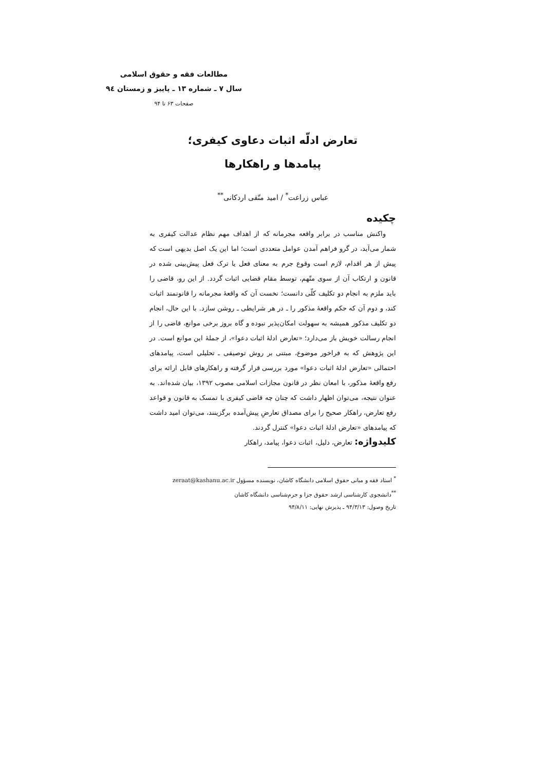مطالعات فقه و حقوق اسلامی
سال ۷ ـ شماره ۱۳ ـ پاییز و زمستان ۹٤
صفحات ۶۳ تا ۹۴
تعارض ادلّه اثبات دعاوی کیفری؛
پیامدها و راهکارها
عباس زراعت<sup>*</sup> / امید متّقی اردکانی<sup>**</sup>
چکیده
واکنش مناسب در برابر واقعه مجرمانه که از اهداف مهم نظام عدالت کیفری به شمار می‌آید، در گرو فراهم آمدن عوامل متعددی است؛ اما این یک اصل بدیهی است که پیش از هر اقدام، لازم است وقوع جرم به معنای فعل یا ترک فعل پیش‌بینی شده در قانون و ارتکاب آن از سوی متّهم، توسط مقام قضایی اثبات گردد. از این رو، قاضی را باید ملزم به انجام دو تکلیف کلّی دانست؛ نخست آن که واقعهٔ مجرمانه را قانونمند اثبات کند، و دوم آن که حکم واقعهٔ مذکور را ـ در هر شرایطی ـ روشن سازد. با این حال، انجام دو تکلیف مذکور همیشه به سهولت امکان‌پذیر نبوده و گاه بروز برخی موانع، قاضی را از انجام رسالت خویش باز می‌دارد؛ «تعارض ادلهٔ اثبات دعوا»، از جملهٔ این موانع است. در این پژوهش که به فراخور موضوع، مبتنی بر روش توصیفی ـ تحلیلی است، پیامدهای احتمالی «تعارض ادلهٔ اثبات دعوا» مورد بررسی قرار گرفته و راهکارهای قابل ارائه برای رفع واقعهٔ مذکور، با امعان نظر در قانون مجازات اسلامی مصوب ۱۳۹۲، بیان شده‌اند. به عنوان نتیجه، می‌توان اظهار داشت که چنان چه قاضی کیفری با تمسک به قانون و قواعد رفع تعارض، راهکار صحیح را برای مصداق تعارضِ پیش‌آمده برگزینند، می‌توان امید داشت که پیامدهای «تعارض ادلهٔ اثبات دعوا» کنترل گردند.
کلیدواژه: تعارض، دلیل، اثبات دعوا، پیامد، راهکار
<sup>*</sup> استاد فقه و مبانی حقوق اسلامی دانشگاه کاشان، نویسنده مسؤول zeraat@kashanu.ac.ir
<sup>**</sup> دانشجوی کارشناسی ارشد حقوق جزا و جرم‌شناسی دانشگاه کاشان
تاریخ وصول: ۹۴/۳/۱۳ ـ پذیرش نهایی: ۹۴/۸/۱۱